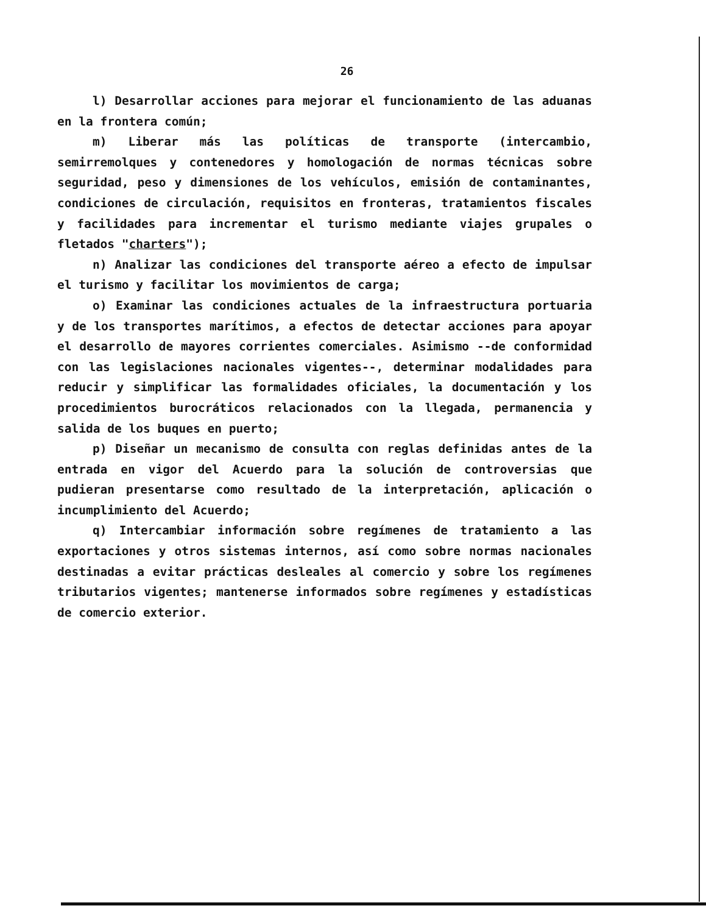26
l) Desarrollar acciones para mejorar el funcionamiento de las aduanas en la frontera común;
m) Liberar más las políticas de transporte (intercambio, semirremolques y contenedores y homologación de normas técnicas sobre seguridad, peso y dimensiones de los vehículos, emisión de contaminantes, condiciones de circulación, requisitos en fronteras, tratamientos fiscales y facilidades para incrementar el turismo mediante viajes grupales o fletados "charters");
n) Analizar las condiciones del transporte aéreo a efecto de impulsar el turismo y facilitar los movimientos de carga;
o) Examinar las condiciones actuales de la infraestructura portuaria y de los transportes marítimos, a efectos de detectar acciones para apoyar el desarrollo de mayores corrientes comerciales. Asimismo --de conformidad con las legislaciones nacionales vigentes--, determinar modalidades para reducir y simplificar las formalidades oficiales, la documentación y los procedimientos burocráticos relacionados con la llegada, permanencia y salida de los buques en puerto;
p) Diseñar un mecanismo de consulta con reglas definidas antes de la entrada en vigor del Acuerdo para la solución de controversias que pudieran presentarse como resultado de la interpretación, aplicación o incumplimiento del Acuerdo;
q) Intercambiar información sobre regímenes de tratamiento a las exportaciones y otros sistemas internos, así como sobre normas nacionales destinadas a evitar prácticas desleales al comercio y sobre los regímenes tributarios vigentes; mantenerse informados sobre regímenes y estadísticas de comercio exterior.